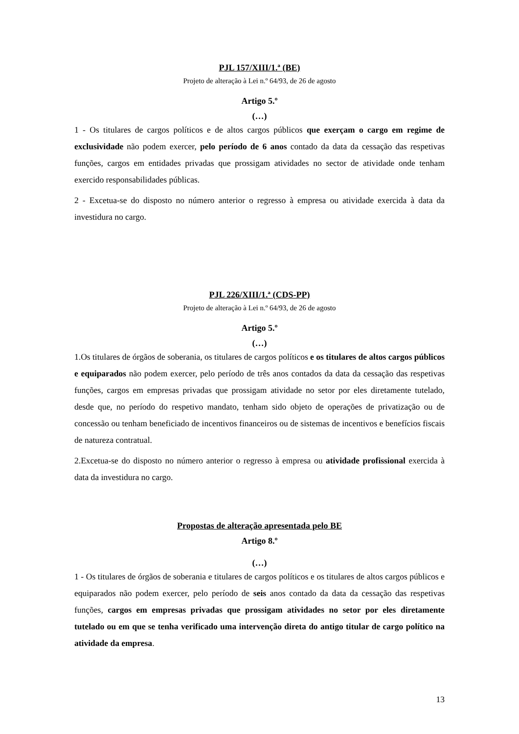PJL 157/XIII/1.ª (BE)
Projeto de alteração à Lei n.º 64/93, de 26 de agosto
Artigo 5.º
(…)
1 - Os titulares de cargos políticos e de altos cargos públicos que exerçam o cargo em regime de exclusividade não podem exercer, pelo período de 6 anos contado da data da cessação das respetivas funções, cargos em entidades privadas que prossigam atividades no sector de atividade onde tenham exercido responsabilidades públicas.
2 - Excetua-se do disposto no número anterior o regresso à empresa ou atividade exercida à data da investidura no cargo.
PJL 226/XIII/1.ª (CDS-PP)
Projeto de alteração à Lei n.º 64/93, de 26 de agosto
Artigo 5.º
(…)
1.Os titulares de órgãos de soberania, os titulares de cargos políticos e os titulares de altos cargos públicos e equiparados não podem exercer, pelo período de três anos contados da data da cessação das respetivas funções, cargos em empresas privadas que prossigam atividade no setor por eles diretamente tutelado, desde que, no período do respetivo mandato, tenham sido objeto de operações de privatização ou de concessão ou tenham beneficiado de incentivos financeiros ou de sistemas de incentivos e benefícios fiscais de natureza contratual.
2.Excetua-se do disposto no número anterior o regresso à empresa ou atividade profissional exercida à data da investidura no cargo.
Propostas de alteração apresentada pelo BE
Artigo 8.º
(…)
1 - Os titulares de órgãos de soberania e titulares de cargos políticos e os titulares de altos cargos públicos e equiparados não podem exercer, pelo período de seis anos contado da data da cessação das respetivas funções, cargos em empresas privadas que prossigam atividades no setor por eles diretamente tutelado ou em que se tenha verificado uma intervenção direta do antigo titular de cargo político na atividade da empresa.
13